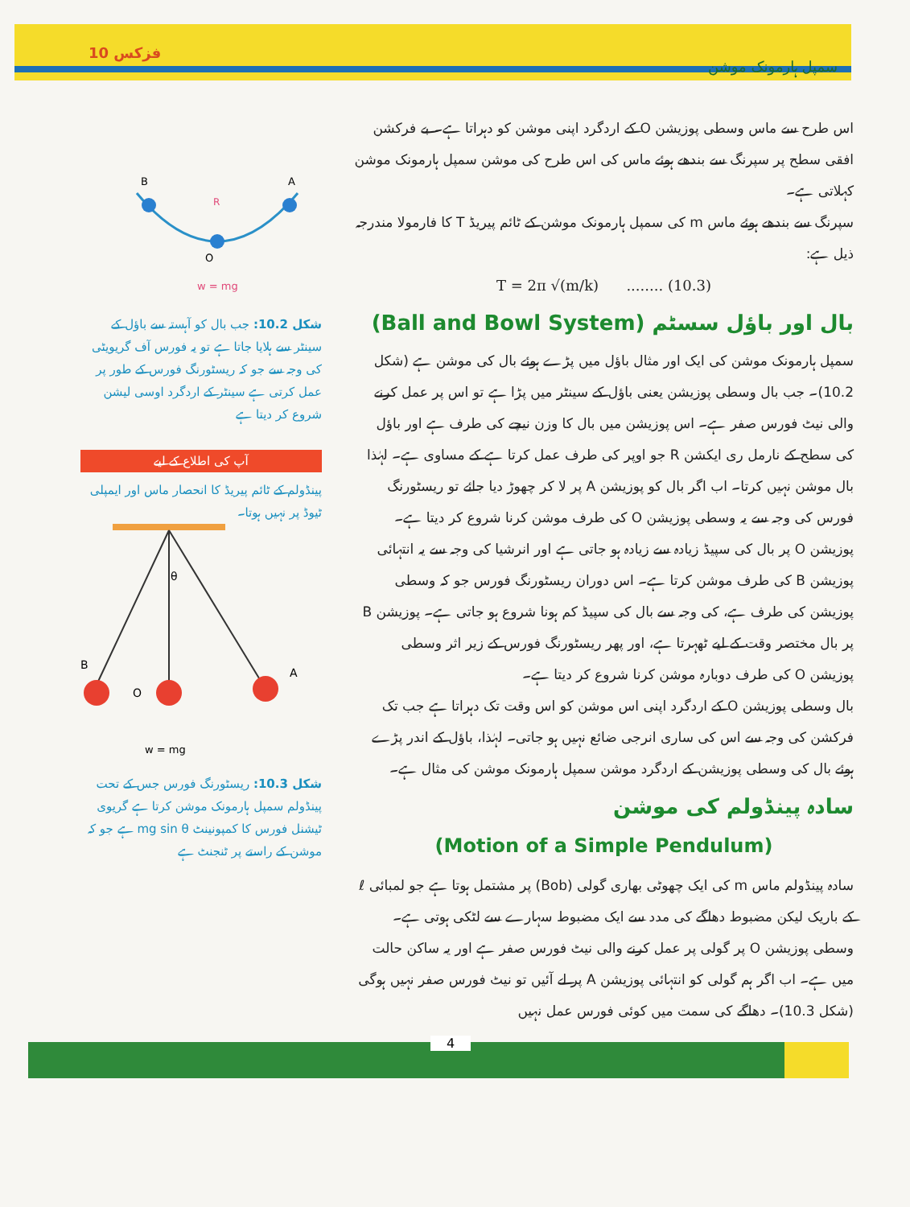فزکس 10 سمپل ہارمونک موشن
اس طرح سے ماس وسطی پوزیشن O کے اردگرد اپنی موشن کو دہراتا ہے۔ بے فرکشن افقی سطح پر سپرنگ سے بندھے ہوئے ماس کی اس طرح کی موشن سمپل ہارمونک موشن کہلاتی ہے۔
سپرنگ سے بندھے ہوئے ماس m کی سمپل ہارمونک موشن کے ٹائم پیریڈ T کا فارمولا مندرجہ ذیل ہے:
T = 2π √(m/k) ........ (10.3)
بال اور باؤل سسٹم (Ball and Bowl System)
سمپل ہارمونک موشن کی ایک اور مثال باؤل میں پڑے ہوئے بال کی موشن ہے (شکل 10.2)۔ جب بال وسطی پوزیشن یعنی باؤل کے سینٹر میں پڑا ہے تو اس پر عمل کرنے والی نیٹ فورس صفر ہے۔ اس پوزیشن میں بال کا وزن نیچے کی طرف ہے اور باؤل کی سطح کے نارمل ری ایکشن R جو اوپر کی طرف عمل کرتا ہے کے مساوی ہے۔ لہٰذا بال موشن نہیں کرتا۔ اب اگر بال کو پوزیشن A پر لا کر چھوڑ دیا جائے تو ریسٹورنگ فورس کی وجہ سے یہ وسطی پوزیشن O کی طرف موشن کرنا شروع کر دیتا ہے۔ پوزیشن O پر بال کی سپیڈ زیادہ سے زیادہ ہو جاتی ہے اور انرشیا کی وجہ سے یہ انتہائی پوزیشن B کی طرف موشن کرتا ہے۔ اس دوران ریسٹورنگ فورس جو کہ وسطی پوزیشن کی طرف ہے، کی وجہ سے بال کی سپیڈ کم ہونا شروع ہو جاتی ہے۔ پوزیشن B پر بال مختصر وقت کے لیے ٹھہرتا ہے، اور پھر ریسٹورنگ فورس کے زیر اثر وسطی پوزیشن O کی طرف دوبارہ موشن کرنا شروع کر دیتا ہے۔
بال وسطی پوزیشن O کے اردگرد اپنی اس موشن کو اس وقت تک دہراتا ہے جب تک فرکشن کی وجہ سے اس کی ساری انرجی ضائع نہیں ہو جاتی۔ لہٰذا، باؤل کے اندر پڑے ہوئے بال کی وسطی پوزیشن کے اردگرد موشن سمپل ہارمونک موشن کی مثال ہے۔
سادہ پینڈولم کی موشن
(Motion of a Simple Pendulum)
سادہ پینڈولم ماس m کی ایک چھوٹی بھاری گولی (Bob) پر مشتمل ہوتا ہے جو لمبائی ℓ کے باریک لیکن مضبوط دھاگے کی مدد سے ایک مضبوط سہارے سے لٹکی ہوتی ہے۔ وسطی پوزیشن O پر گولی پر عمل کرنے والی نیٹ فورس صفر ہے اور یہ ساکن حالت میں ہے۔ اب اگر ہم گولی کو انتہائی پوزیشن A پر لے آئیں تو نیٹ فورس صفر نہیں ہوگی (شکل 10.3)۔ دھاگے کی سمت میں کوئی فورس عمل نہیں
B
A
O
R
w = mg
شکل 10.2: جب بال کو آہستہ سے باؤل کے سینٹر سے ہلایا جاتا ہے تو یہ فورس آف گریویٹی کی وجہ سے جو کہ ریسٹورنگ فورس کے طور پر عمل کرتی ہے سینٹر کے اردگرد اوسی لیشن شروع کر دیتا ہے
آپ کی اطلاع کے لیے
پینڈولم کے ٹائم پیریڈ کا انحصار ماس اور ایمپلی ٹیوڈ پر نہیں ہوتا۔
B
O
A
θ
w = mg
شکل 10.3: ریسٹورنگ فورس جس کے تحت پینڈولم سمپل ہارمونک موشن کرتا ہے گریوی ٹیشنل فورس کا کمپونینٹ mg sin θ ہے جو کہ موشن کے راستے پر ٹنجنٹ ہے
4